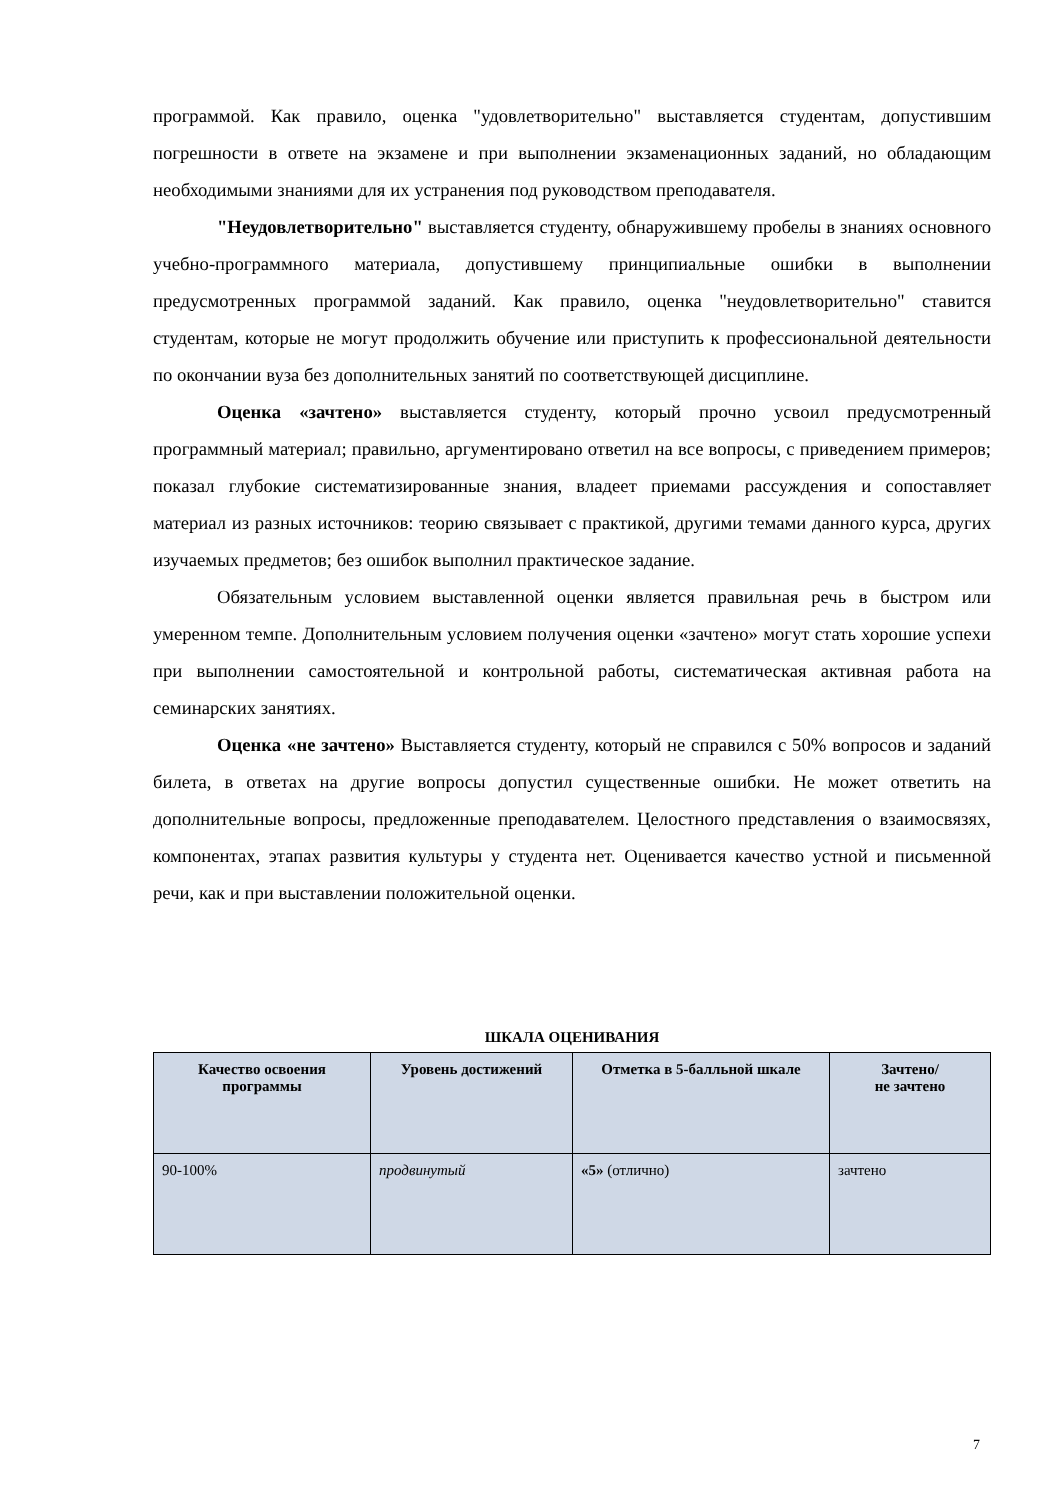программой. Как правило, оценка "удовлетворительно" выставляется студентам, допустившим погрешности в ответе на экзамене и при выполнении экзаменационных заданий, но обладающим необходимыми знаниями для их устранения под руководством преподавателя.
"Неудовлетворительно" выставляется студенту, обнаружившему пробелы в знаниях основного учебно-программного материала, допустившему принципиальные ошибки в выполнении предусмотренных программой заданий. Как правило, оценка "неудовлетворительно" ставится студентам, которые не могут продолжить обучение или приступить к профессиональной деятельности по окончании вуза без дополнительных занятий по соответствующей дисциплине.
Оценка «зачтено» выставляется студенту, который прочно усвоил предусмотренный программный материал; правильно, аргументировано ответил на все вопросы, с приведением примеров; показал глубокие систематизированные знания, владеет приемами рассуждения и сопоставляет материал из разных источников: теорию связывает с практикой, другими темами данного курса, других изучаемых предметов; без ошибок выполнил практическое задание.
Обязательным условием выставленной оценки является правильная речь в быстром или умеренном темпе. Дополнительным условием получения оценки «зачтено» могут стать хорошие успехи при выполнении самостоятельной и контрольной работы, систематическая активная работа на семинарских занятиях.
Оценка «не зачтено» Выставляется студенту, который не справился с 50% вопросов и заданий билета, в ответах на другие вопросы допустил существенные ошибки. Не может ответить на дополнительные вопросы, предложенные преподавателем. Целостного представления о взаимосвязях, компонентах, этапах развития культуры у студента нет. Оценивается качество устной и письменной речи, как и при выставлении положительной оценки.
ШКАЛА ОЦЕНИВАНИЯ
| Качество освоения программы | Уровень достижений | Отметка в 5-балльной шкале | Зачтено/ не зачтено |
| --- | --- | --- | --- |
| 90-100% | продвинутый | «5» (отлично) | зачтено |
7